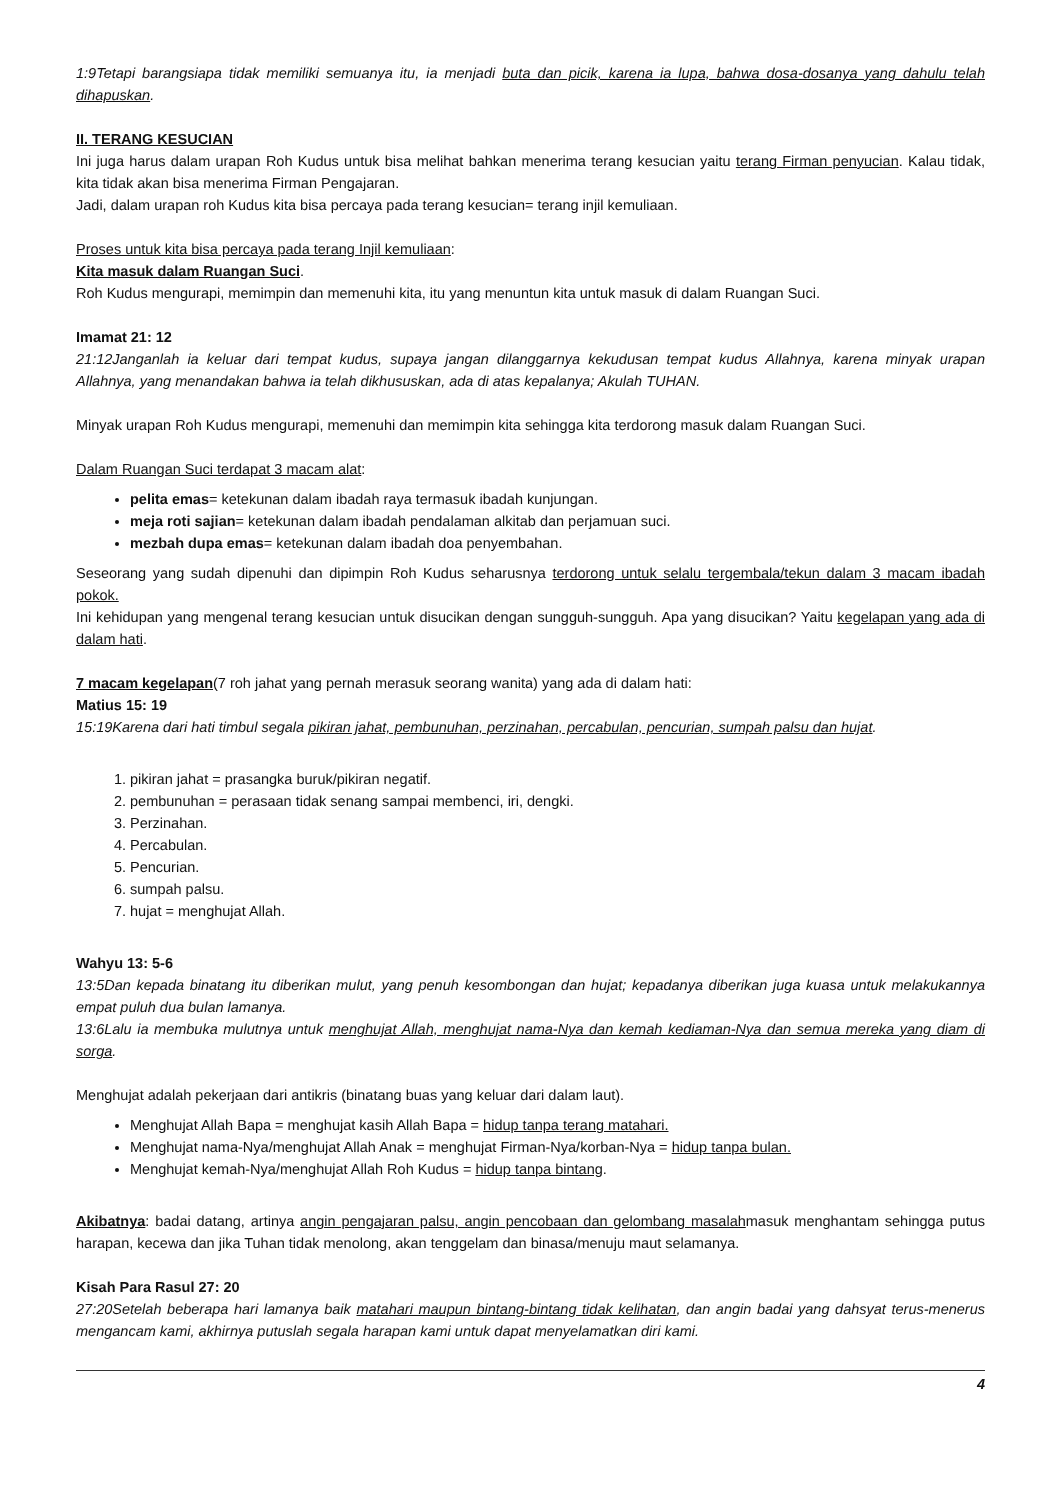1:9Tetapi barangsiapa tidak memiliki semuanya itu, ia menjadi buta dan picik, karena ia lupa, bahwa dosa-dosanya yang dahulu telah dihapuskan.
II. TERANG KESUCIAN
Ini juga harus dalam urapan Roh Kudus untuk bisa melihat bahkan menerima terang kesucian yaitu terang Firman penyucian. Kalau tidak, kita tidak akan bisa menerima Firman Pengajaran.
Jadi, dalam urapan roh Kudus kita bisa percaya pada terang kesucian= terang injil kemuliaan.
Proses untuk kita bisa percaya pada terang Injil kemuliaan:
Kita masuk dalam Ruangan Suci.
Roh Kudus mengurapi, memimpin dan memenuhi kita, itu yang menuntun kita untuk masuk di dalam Ruangan Suci.
Imamat 21: 12
21:12Janganlah ia keluar dari tempat kudus, supaya jangan dilanggarnya kekudusan tempat kudus Allahnya, karena minyak urapan Allahnya, yang menandakan bahwa ia telah dikhususkan, ada di atas kepalanya; Akulah TUHAN.
Minyak urapan Roh Kudus mengurapi, memenuhi dan memimpin kita sehingga kita terdorong masuk dalam Ruangan Suci.
Dalam Ruangan Suci terdapat 3 macam alat:
pelita emas= ketekunan dalam ibadah raya termasuk ibadah kunjungan.
meja roti sajian= ketekunan dalam ibadah pendalaman alkitab dan perjamuan suci.
mezbah dupa emas= ketekunan dalam ibadah doa penyembahan.
Seseorang yang sudah dipenuhi dan dipimpin Roh Kudus seharusnya terdorong untuk selalu tergembala/tekun dalam 3 macam ibadah pokok.
Ini kehidupan yang mengenal terang kesucian untuk disucikan dengan sungguh-sungguh. Apa yang disucikan? Yaitu kegelapan yang ada di dalam hati.
7 macam kegelapan(7 roh jahat yang pernah merasuk seorang wanita) yang ada di dalam hati:
Matius 15: 19
15:19Karena dari hati timbul segala pikiran jahat, pembunuhan, perzinahan, percabulan, pencurian, sumpah palsu dan hujat.
1. pikiran jahat = prasangka buruk/pikiran negatif.
2. pembunuhan = perasaan tidak senang sampai membenci, iri, dengki.
3. Perzinahan.
4. Percabulan.
5. Pencurian.
6. sumpah palsu.
7. hujat = menghujat Allah.
Wahyu 13: 5-6
13:5Dan kepada binatang itu diberikan mulut, yang penuh kesombongan dan hujat; kepadanya diberikan juga kuasa untuk melakukannya empat puluh dua bulan lamanya.
13:6Lalu ia membuka mulutnya untuk menghujat Allah, menghujat nama-Nya dan kemah kediaman-Nya dan semua mereka yang diam di sorga.
Menghujat adalah pekerjaan dari antikris (binatang buas yang keluar dari dalam laut).
Menghujat Allah Bapa = menghujat kasih Allah Bapa = hidup tanpa terang matahari.
Menghujat nama-Nya/menghujat Allah Anak = menghujat Firman-Nya/korban-Nya = hidup tanpa bulan.
Menghujat kemah-Nya/menghujat Allah Roh Kudus = hidup tanpa bintang.
Akibatnya: badai datang, artinya angin pengajaran palsu, angin pencobaan dan gelombang masalahmasuk menghantam sehingga putus harapan, kecewa dan jika Tuhan tidak menolong, akan tenggelam dan binasa/menuju maut selamanya.
Kisah Para Rasul 27: 20
27:20Setelah beberapa hari lamanya baik matahari maupun bintang-bintang tidak kelihatan, dan angin badai yang dahsyat terus-menerus mengancam kami, akhirnya putuslah segala harapan kami untuk dapat menyelamatkan diri kami.
4